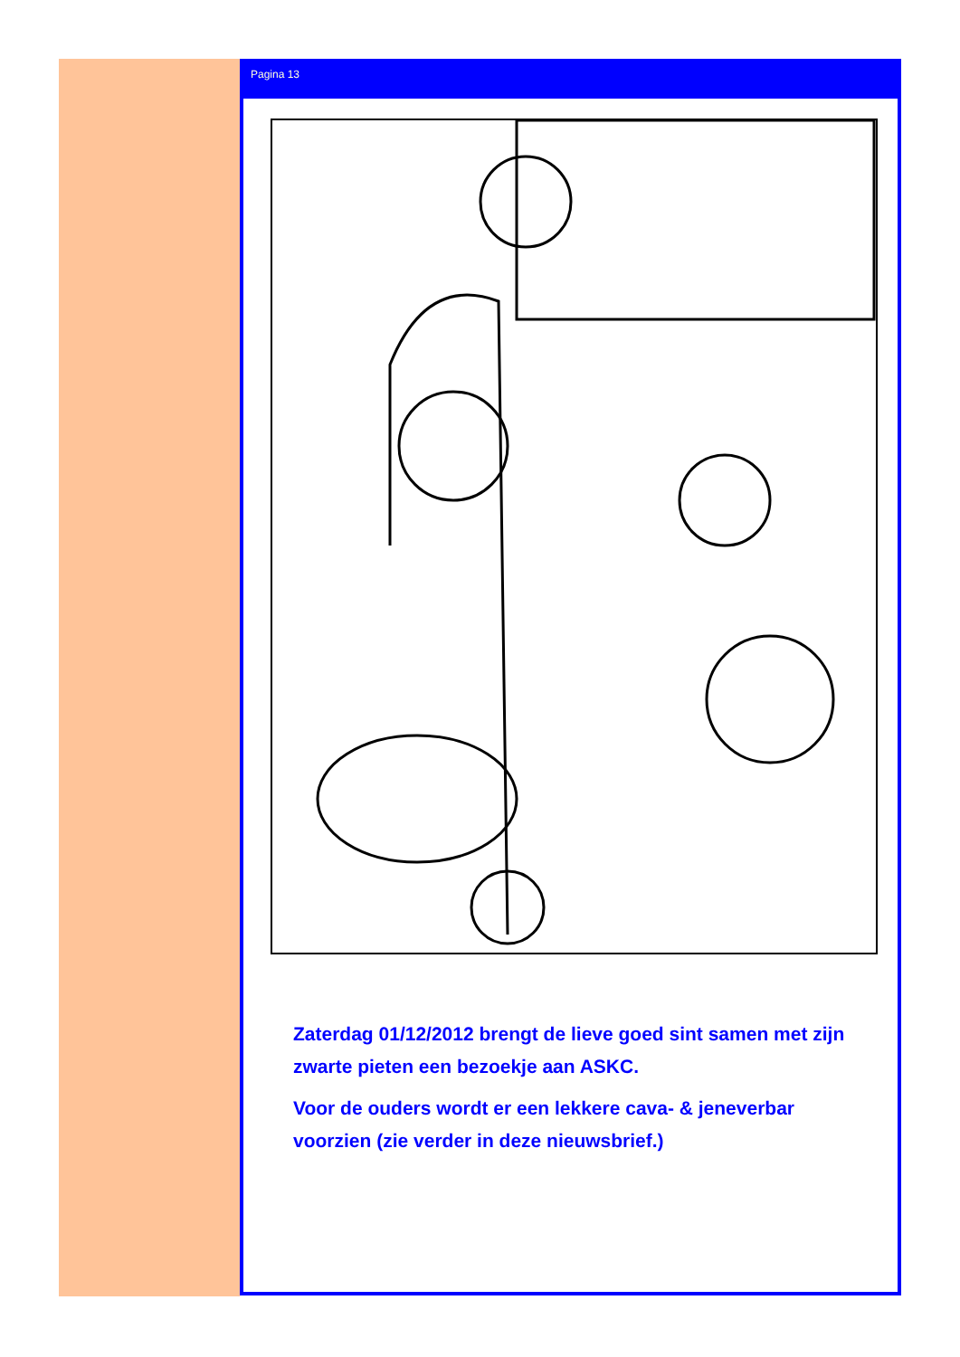Pagina 13
Zaterdag 01/12/2012 brengt de lieve goed sint samen met zijn zwarte pieten een bezoekje aan ASKC.
Voor de ouders wordt er een lekkere cava- & jeneverbar voorzien (zie verder in deze nieuwsbrief.)